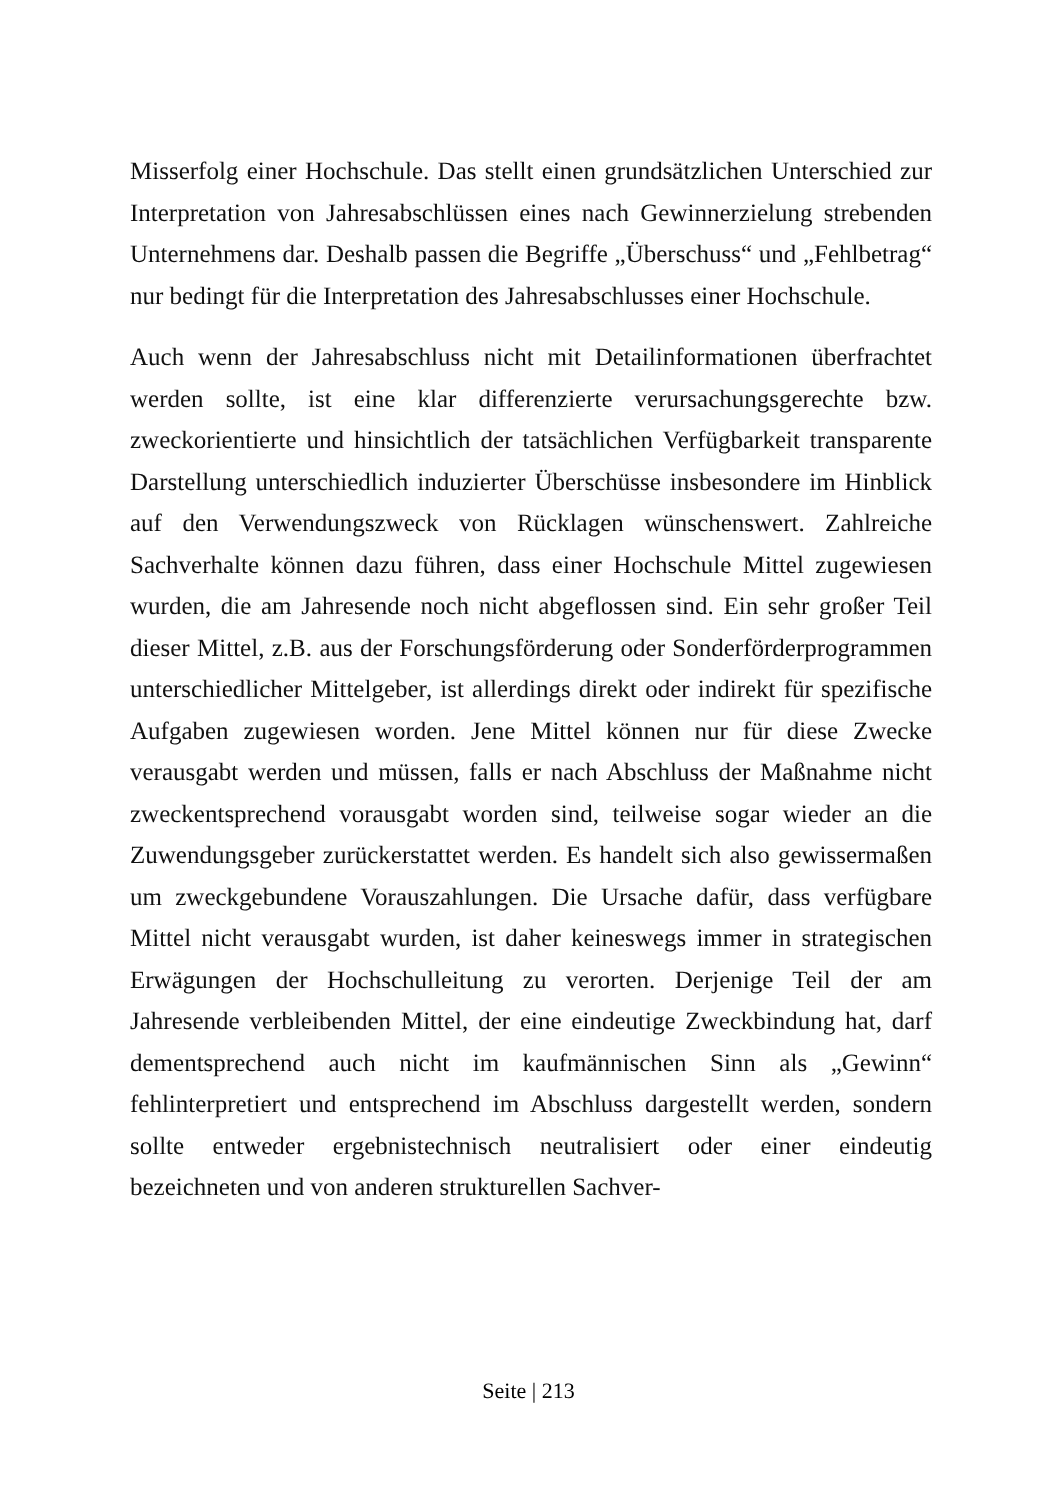Misserfolg einer Hochschule. Das stellt einen grundsätzlichen Unterschied zur Interpretation von Jahresabschlüssen eines nach Gewinnerzielung strebenden Unternehmens dar. Deshalb passen die Begriffe „Überschuss“ und „Fehlbetrag“ nur bedingt für die Interpretation des Jahresabschlusses einer Hochschule.
Auch wenn der Jahresabschluss nicht mit Detailinformationen überfrachtet werden sollte, ist eine klar differenzierte verursachungsgerechte bzw. zweckorientierte und hinsichtlich der tatsächlichen Verfügbarkeit transparente Darstellung unterschiedlich induzierter Überschüsse insbesondere im Hinblick auf den Verwendungszweck von Rücklagen wünschenswert. Zahlreiche Sachverhalte können dazu führen, dass einer Hochschule Mittel zugewiesen wurden, die am Jahresende noch nicht abgeflossen sind. Ein sehr großer Teil dieser Mittel, z.B. aus der Forschungsförderung oder Sonderförderprogrammen unterschiedlicher Mittelgeber, ist allerdings direkt oder indirekt für spezifische Aufgaben zugewiesen worden. Jene Mittel können nur für diese Zwecke verausgabt werden und müssen, falls er nach Abschluss der Maßnahme nicht zweckentsprechend vorausgabt worden sind, teilweise sogar wieder an die Zuwendungsgeber zurückerstattet werden. Es handelt sich also gewissermaßen um zweckgebundene Vorauszahlungen. Die Ursache dafür, dass verfügbare Mittel nicht verausgabt wurden, ist daher keineswegs immer in strategischen Erwägungen der Hochschulleitung zu verorten. Derjenige Teil der am Jahresende verbleibenden Mittel, der eine eindeutige Zweckbindung hat, darf dementsprechend auch nicht im kaufmännischen Sinn als „Gewinn“ fehlinterpretiert und entsprechend im Abschluss dargestellt werden, sondern sollte entweder ergebnistechnisch neutralisiert oder einer eindeutig bezeichneten und von anderen strukturellen Sachver-
Seite | 213